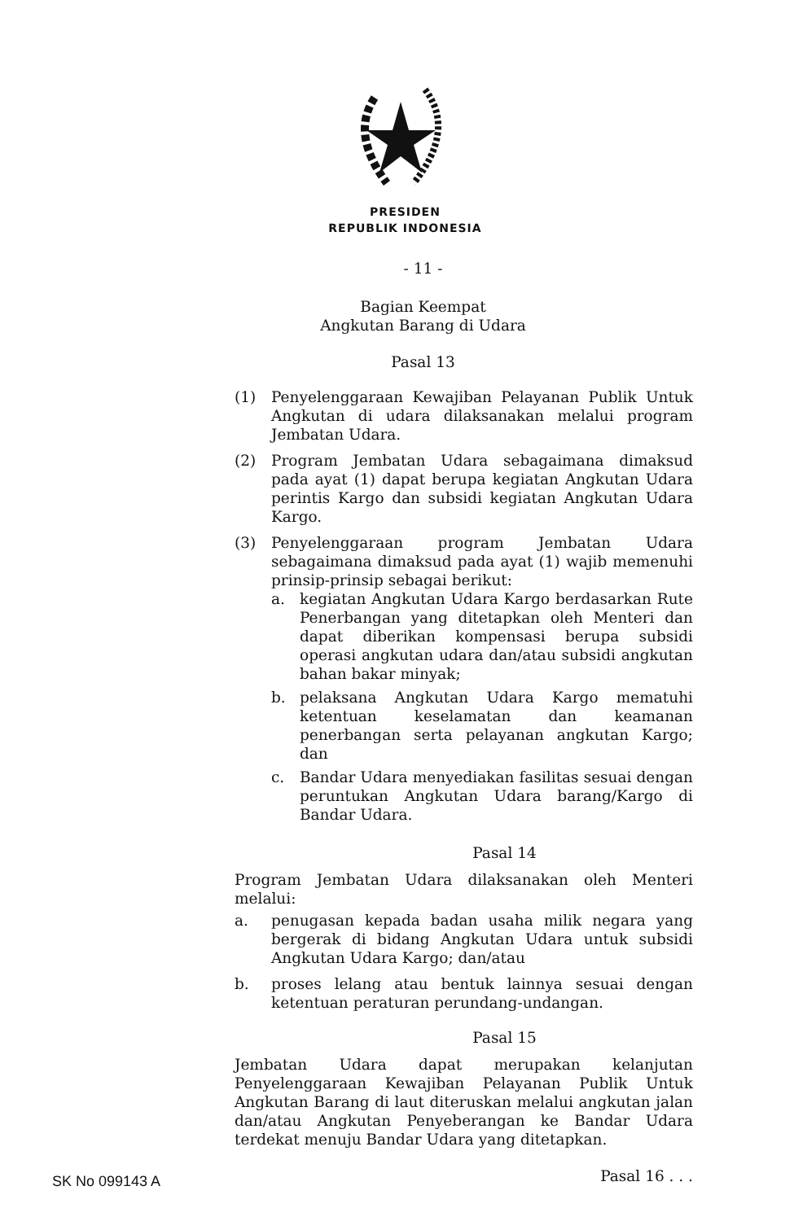PRESIDEN
REPUBLIK INDONESIA
- 11 -
Bagian Keempat
Angkutan Barang di Udara
Pasal 13
(1) Penyelenggaraan Kewajiban Pelayanan Publik Untuk Angkutan di udara dilaksanakan melalui program Jembatan Udara.
(2) Program Jembatan Udara sebagaimana dimaksud pada ayat (1) dapat berupa kegiatan Angkutan Udara perintis Kargo dan subsidi kegiatan Angkutan Udara Kargo.
(3) Penyelenggaraan program Jembatan Udara sebagaimana dimaksud pada ayat (1) wajib memenuhi prinsip-prinsip sebagai berikut:
a. kegiatan Angkutan Udara Kargo berdasarkan Rute Penerbangan yang ditetapkan oleh Menteri dan dapat diberikan kompensasi berupa subsidi operasi angkutan udara dan/atau subsidi angkutan bahan bakar minyak;
b. pelaksana Angkutan Udara Kargo mematuhi ketentuan keselamatan dan keamanan penerbangan serta pelayanan angkutan Kargo; dan
c. Bandar Udara menyediakan fasilitas sesuai dengan peruntukan Angkutan Udara barang/Kargo di Bandar Udara.
Pasal 14
Program Jembatan Udara dilaksanakan oleh Menteri melalui:
a. penugasan kepada badan usaha milik negara yang bergerak di bidang Angkutan Udara untuk subsidi Angkutan Udara Kargo; dan/atau
b. proses lelang atau bentuk lainnya sesuai dengan ketentuan peraturan perundang-undangan.
Pasal 15
Jembatan Udara dapat merupakan kelanjutan Penyelenggaraan Kewajiban Pelayanan Publik Untuk Angkutan Barang di laut diteruskan melalui angkutan jalan dan/atau Angkutan Penyeberangan ke Bandar Udara terdekat menuju Bandar Udara yang ditetapkan.
Pasal 16 . . .
SK No 099143 A